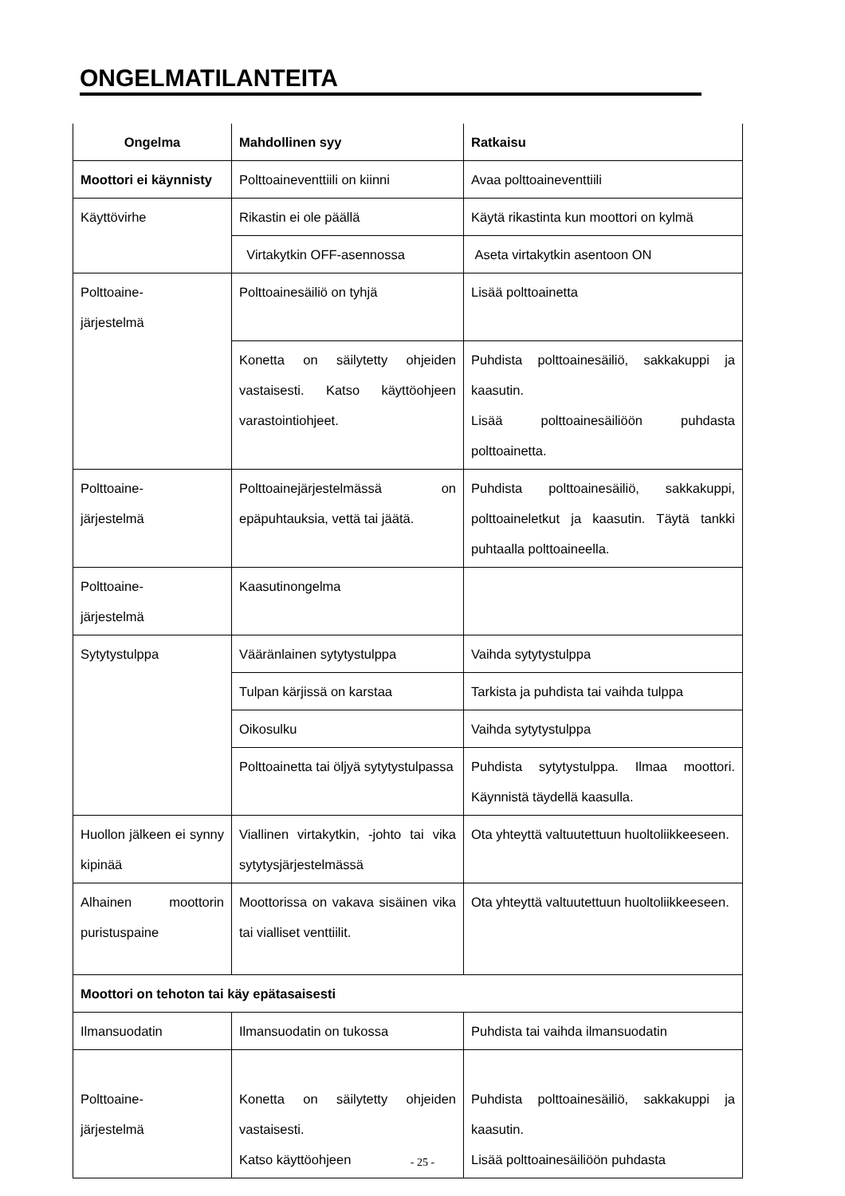ONGELMATILANTEITA
| Ongelma | Mahdollinen syy | Ratkaisu |
| --- | --- | --- |
| Moottori ei käynnisty | Polttoaineventtiili on kiinni | Avaa polttoaineventtiili |
| Käyttövirhe | Rikastin ei ole päällä | Käytä rikastinta kun moottori on kylmä |
| | Virtakytkin OFF-asennossa | Aseta virtakytkin asentoon ON |
| Polttoaine- järjestelmä | Polttoainesäiliö on tyhjä | Lisää polttoainetta |
| | Konetta on säilytetty ohjeiden vastaisesti. Katso käyttöohjeen varastointiohjeet. | Puhdista polttoainesäiliö, sakkakuppi ja kaasutin. Lisää polttoainesäiliöön puhdasta polttoainetta. |
| Polttoaine- järjestelmä | Polttoainejärjestelmässä on epäpuhtauksia, vettä tai jäätä. | Puhdista polttoainesäiliö, sakkakuppi, polttoaineletkut ja kaasutin. Täytä tankki puhtaalla polttoaineella. |
| Polttoaine- järjestelmä | Kaasutinongelma | |
| Sytytystulppa | Vääränlainen sytytystulppa | Vaihda sytytystulppa |
| | Tulpan kärjissä on karstaa | Tarkista ja puhdista tai vaihda tulppa |
| | Oikosulku | Vaihda sytytystulppa |
| | Polttoainetta tai öljyä sytytystulpassa | Puhdista sytytystulppa. Ilmaa moottori. Käynnistä täydellä kaasulla. |
| Huollon jälkeen ei synny kipinää | Viallinen virtakytkin, -johto tai vika sytytysjärjestelmässä | Ota yhteyttä valtuutettuun huoltoliikkeeseen. |
| Alhainen moottorin puristuspaine | Moottorissa on vakava sisäinen vika tai vialliset venttiilit. | Ota yhteyttä valtuutettuun huoltoliikkeeseen. |
| Moottori on tehoton tai käy epätasaisesti | | |
| Ilmansuodatin | Ilmansuodatin on tukossa | Puhdista tai vaihda ilmansuodatin |
| Polttoaine- järjestelmä | Konetta on säilytetty ohjeiden vastaisesti. Katso käyttöohjeen | Puhdista polttoainesäiliö, sakkakuppi ja kaasutin. Lisää polttoainesäiliöön puhdasta |
- 25 -